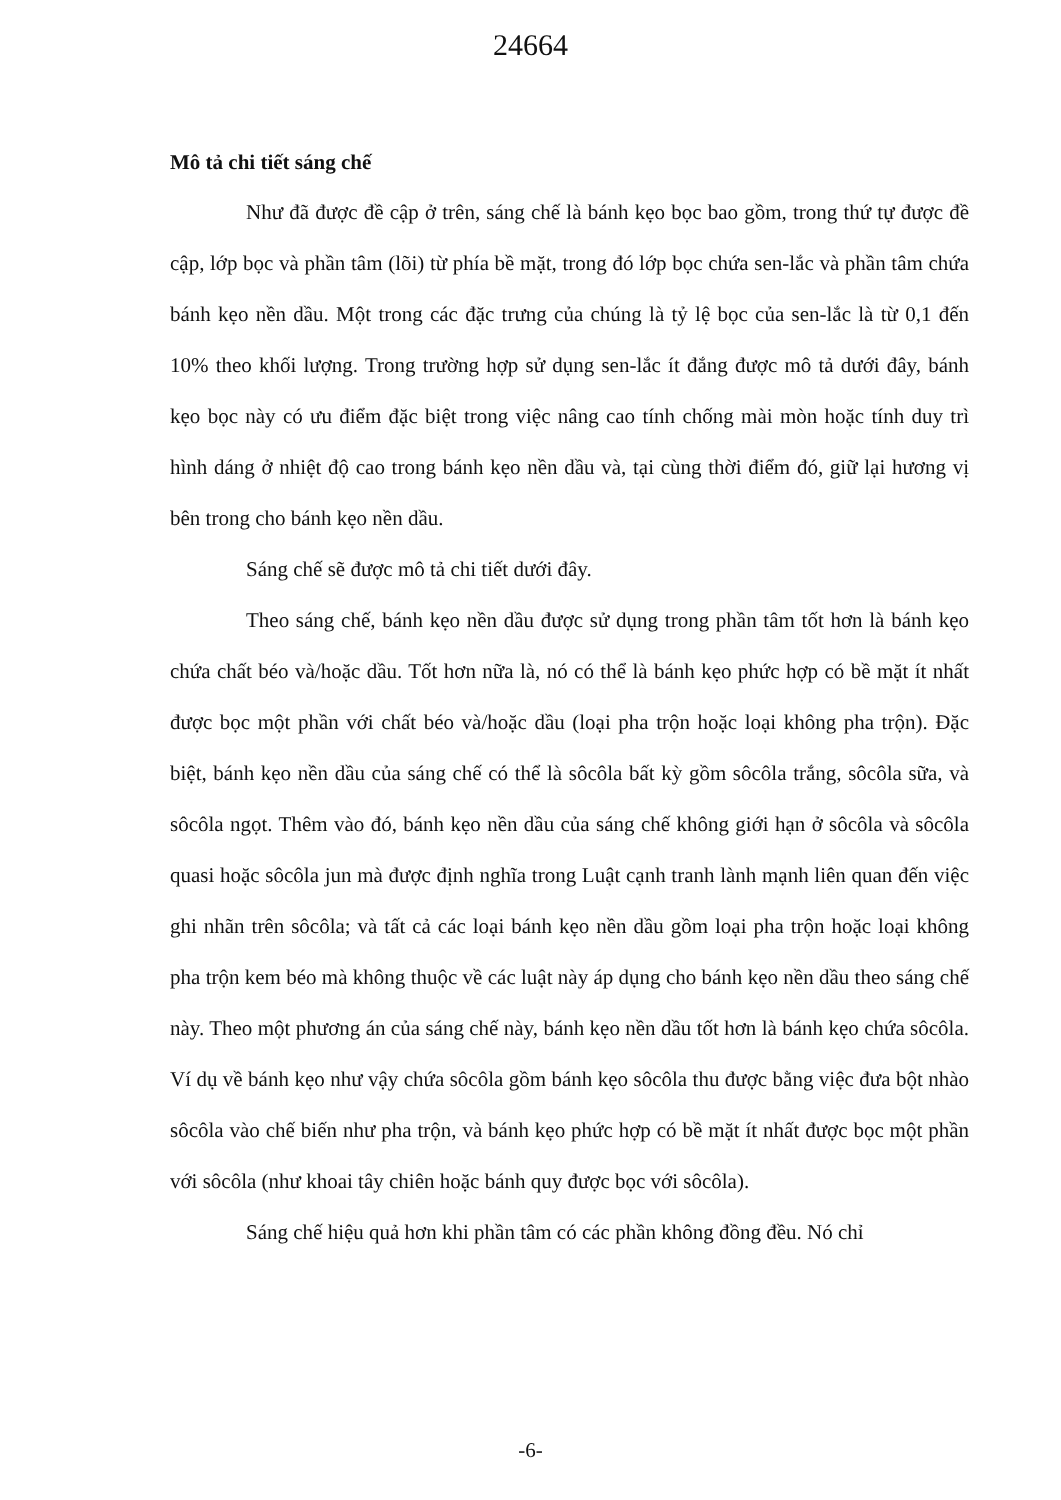24664
Mô tả chi tiết sáng chế
Như đã được đề cập ở trên, sáng chế là bánh kẹo bọc bao gồm, trong thứ tự được đề cập, lớp bọc và phần tâm (lõi) từ phía bề mặt, trong đó lớp bọc chứa sen-lắc và phần tâm chứa bánh kẹo nền dầu. Một trong các đặc trưng của chúng là tỷ lệ bọc của sen-lắc là từ 0,1 đến 10% theo khối lượng. Trong trường hợp sử dụng sen-lắc ít đắng được mô tả dưới đây, bánh kẹo bọc này có ưu điểm đặc biệt trong việc nâng cao tính chống mài mòn hoặc tính duy trì hình dáng ở nhiệt độ cao trong bánh kẹo nền dầu và, tại cùng thời điểm đó, giữ lại hương vị bên trong cho bánh kẹo nền dầu.
Sáng chế sẽ được mô tả chi tiết dưới đây.
Theo sáng chế, bánh kẹo nền dầu được sử dụng trong phần tâm tốt hơn là bánh kẹo chứa chất béo và/hoặc dầu. Tốt hơn nữa là, nó có thể là bánh kẹo phức hợp có bề mặt ít nhất được bọc một phần với chất béo và/hoặc dầu (loại pha trộn hoặc loại không pha trộn). Đặc biệt, bánh kẹo nền dầu của sáng chế có thể là sôcôla bất kỳ gồm sôcôla trắng, sôcôla sữa, và sôcôla ngọt. Thêm vào đó, bánh kẹo nền dầu của sáng chế không giới hạn ở sôcôla và sôcôla quasi hoặc sôcôla jun mà được định nghĩa trong Luật cạnh tranh lành mạnh liên quan đến việc ghi nhãn trên sôcôla; và tất cả các loại bánh kẹo nền dầu gồm loại pha trộn hoặc loại không pha trộn kem béo mà không thuộc về các luật này áp dụng cho bánh kẹo nền dầu theo sáng chế này. Theo một phương án của sáng chế này, bánh kẹo nền dầu tốt hơn là bánh kẹo chứa sôcôla. Ví dụ về bánh kẹo như vậy chứa sôcôla gồm bánh kẹo sôcôla thu được bằng việc đưa bột nhào sôcôla vào chế biến như pha trộn, và bánh kẹo phức hợp có bề mặt ít nhất được bọc một phần với sôcôla (như khoai tây chiên hoặc bánh quy được bọc với sôcôla).
Sáng chế hiệu quả hơn khi phần tâm có các phần không đồng đều. Nó chỉ
-6-